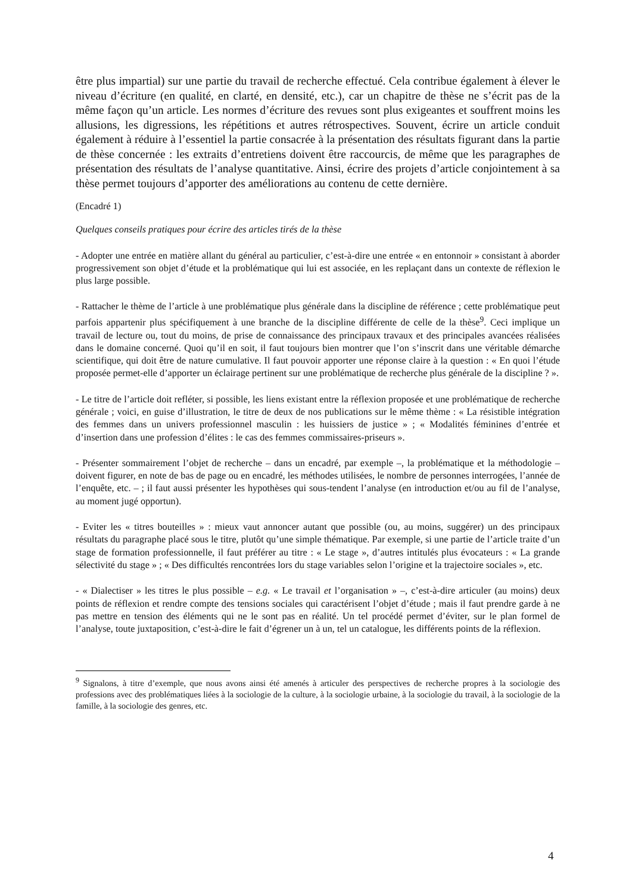être plus impartial) sur une partie du travail de recherche effectué. Cela contribue également à élever le niveau d’écriture (en qualité, en clarté, en densité, etc.), car un chapitre de thèse ne s’écrit pas de la même façon qu’un article. Les normes d’écriture des revues sont plus exigeantes et souffrent moins les allusions, les digressions, les répétitions et autres rétrospectives. Souvent, écrire un article conduit également à réduire à l’essentiel la partie consacrée à la présentation des résultats figurant dans la partie de thèse concernée : les extraits d’entretiens doivent être raccourcis, de même que les paragraphes de présentation des résultats de l’analyse quantitative. Ainsi, écrire des projets d’article conjointement à sa thèse permet toujours d’apporter des améliorations au contenu de cette dernière.
(Encadré 1)
Quelques conseils pratiques pour écrire des articles tirés de la thèse
- Adopter une entrée en matière allant du général au particulier, c’est-à-dire une entrée « en entonnoir » consistant à aborder progressivement son objet d’étude et la problématique qui lui est associée, en les replaçant dans un contexte de réflexion le plus large possible.
- Rattacher le thème de l’article à une problématique plus générale dans la discipline de référence ; cette problématique peut parfois appartenir plus spécifiquement à une branche de la discipline différente de celle de la thèse<sup>9</sup>. Ceci implique un travail de lecture ou, tout du moins, de prise de connaissance des principaux travaux et des principales avancées réalisées dans le domaine concerné. Quoi qu’il en soit, il faut toujours bien montrer que l’on s’inscrit dans une véritable démarche scientifique, qui doit être de nature cumulative. Il faut pouvoir apporter une réponse claire à la question : « En quoi l’étude proposée permet-elle d’apporter un éclairage pertinent sur une problématique de recherche plus générale de la discipline ? ».
- Le titre de l’article doit refléter, si possible, les liens existant entre la réflexion proposée et une problématique de recherche générale ; voici, en guise d’illustration, le titre de deux de nos publications sur le même thème : « La résistible intégration des femmes dans un univers professionnel masculin : les huissiers de justice » ; « Modalités féminines d’entrée et d’insertion dans une profession d’élites : le cas des femmes commissaires-priseurs ».
- Présenter sommairement l’objet de recherche – dans un encadré, par exemple –, la problématique et la méthodologie – doivent figurer, en note de bas de page ou en encadré, les méthodes utilisées, le nombre de personnes interrogées, l’année de l’enquête, etc. – ; il faut aussi présenter les hypothèses qui sous-tendent l’analyse (en introduction et/ou au fil de l’analyse, au moment jugé opportun).
- Eviter les « titres bouteilles » : mieux vaut annoncer autant que possible (ou, au moins, suggérer) un des principaux résultats du paragraphe placé sous le titre, plutôt qu’une simple thématique. Par exemple, si une partie de l’article traite d’un stage de formation professionnelle, il faut préférer au titre : « Le stage », d’autres intitulés plus évocateurs : « La grande sélectivité du stage » ; « Des difficultés rencontrées lors du stage variables selon l’origine et la trajectoire sociales », etc.
- « Dialectiser » les titres le plus possible – e.g. « Le travail et l’organisation » –, c’est-à-dire articuler (au moins) deux points de réflexion et rendre compte des tensions sociales qui caractérisent l’objet d’étude ; mais il faut prendre garde à ne pas mettre en tension des éléments qui ne le sont pas en réalité. Un tel procédé permet d’éviter, sur le plan formel de l’analyse, toute juxtaposition, c’est-à-dire le fait d’égrener un à un, tel un catalogue, les différents points de la réflexion.
<sup>9</sup> Signalons, à titre d’exemple, que nous avons ainsi été amenés à articuler des perspectives de recherche propres à la sociologie des professions avec des problématiques liées à la sociologie de la culture, à la sociologie urbaine, à la sociologie du travail, à la sociologie de la famille, à la sociologie des genres, etc.
4